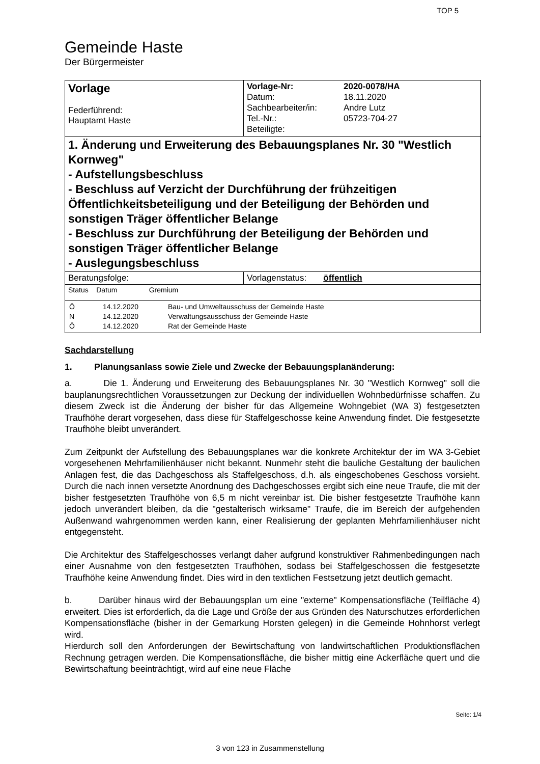TOP 5
Gemeinde Haste
Der Bürgermeister
| Vorlage Federführend: Hauptamt Haste | / Vorlage-Nr: / 2020-0078/HA / / Datum: / 18.11.2020 / / Sachbearbeiter/in: / Andre Lutz / / Tel.-Nr.: / 05723-704-27 / / Beteiligte: / / |
| 1. Änderung und Erweiterung des Bebauungsplanes Nr. 30 "Westlich Kornweg" - Aufstellungsbeschluss - Beschluss auf Verzicht der Durchführung der frühzeitigen Öffentlichkeitsbeteiligung und der Beteiligung der Behörden und sonstigen Träger öffentlicher Belange - Beschluss zur Durchführung der Beteiligung der Behörden und sonstigen Träger öffentlicher Belange - Auslegungsbeschluss | |
| Beratungsfolge: | Vorlagenstatus: öffentlich |
| Status Datum Gremium | |
| / Ö / 14.12.2020 / Bau- und Umweltausschuss der Gemeinde Haste / / N / 14.12.2020 / Verwaltungsausschuss der Gemeinde Haste / / Ö / 14.12.2020 / Rat der Gemeinde Haste / | |
Sachdarstellung
1. Planungsanlass sowie Ziele und Zwecke der Bebauungsplanänderung:
a. Die 1. Änderung und Erweiterung des Bebauungsplanes Nr. 30 "Westlich Kornweg" soll die bauplanungsrechtlichen Voraussetzungen zur Deckung der individuellen Wohnbedürfnisse schaffen. Zu diesem Zweck ist die Änderung der bisher für das Allgemeine Wohngebiet (WA 3) festgesetzten Traufhöhe derart vorgesehen, dass diese für Staffelgeschosse keine Anwendung findet. Die festgesetzte Traufhöhe bleibt unverändert.
Zum Zeitpunkt der Aufstellung des Bebauungsplanes war die konkrete Architektur der im WA 3-Gebiet vorgesehenen Mehrfamilienhäuser nicht bekannt. Nunmehr steht die bauliche Gestaltung der baulichen Anlagen fest, die das Dachgeschoss als Staffelgeschoss, d.h. als eingeschobenes Geschoss vorsieht. Durch die nach innen versetzte Anordnung des Dachgeschosses ergibt sich eine neue Traufe, die mit der bisher festgesetzten Traufhöhe von 6,5 m nicht vereinbar ist. Die bisher festgesetzte Traufhöhe kann jedoch unverändert bleiben, da die "gestalterisch wirksame" Traufe, die im Bereich der aufgehenden Außenwand wahrgenommen werden kann, einer Realisierung der geplanten Mehrfamilienhäuser nicht entgegensteht.
Die Architektur des Staffelgeschosses verlangt daher aufgrund konstruktiver Rahmenbedingungen nach einer Ausnahme von den festgesetzten Traufhöhen, sodass bei Staffelgeschossen die festgesetzte Traufhöhe keine Anwendung findet. Dies wird in den textlichen Festsetzung jetzt deutlich gemacht.
b. Darüber hinaus wird der Bebauungsplan um eine "externe" Kompensationsfläche (Teilfläche 4) erweitert. Dies ist erforderlich, da die Lage und Größe der aus Gründen des Naturschutzes erforderlichen Kompensationsfläche (bisher in der Gemarkung Horsten gelegen) in die Gemeinde Hohnhorst verlegt wird.
Hierdurch soll den Anforderungen der Bewirtschaftung von landwirtschaftlichen Produktionsflächen Rechnung getragen werden. Die Kompensationsfläche, die bisher mittig eine Ackerfläche quert und die Bewirtschaftung beeinträchtigt, wird auf eine neue Fläche
Seite: 1/4
3 von 123 in Zusammenstellung